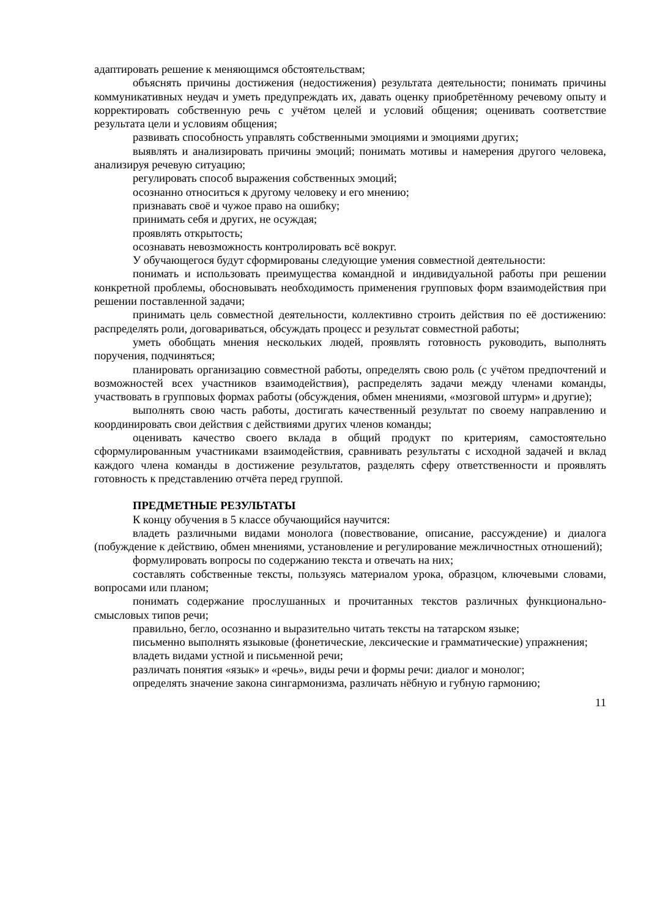адаптировать решение к меняющимся обстоятельствам;
объяснять причины достижения (недостижения) результата деятельности; понимать причины коммуникативных неудач и уметь предупреждать их, давать оценку приобретённому речевому опыту и корректировать собственную речь с учётом целей и условий общения; оценивать соответствие результата цели и условиям общения;
развивать способность управлять собственными эмоциями и эмоциями других;
выявлять и анализировать причины эмоций; понимать мотивы и намерения другого человека, анализируя речевую ситуацию;
регулировать способ выражения собственных эмоций;
осознанно относиться к другому человеку и его мнению;
признавать своё и чужое право на ошибку;
принимать себя и других, не осуждая;
проявлять открытость;
осознавать невозможность контролировать всё вокруг.
У обучающегося будут сформированы следующие умения совместной деятельности:
понимать и использовать преимущества командной и индивидуальной работы при решении конкретной проблемы, обосновывать необходимость применения групповых форм взаимодействия при решении поставленной задачи;
принимать цель совместной деятельности, коллективно строить действия по её достижению: распределять роли, договариваться, обсуждать процесс и результат совместной работы;
уметь обобщать мнения нескольких людей, проявлять готовность руководить, выполнять поручения, подчиняться;
планировать организацию совместной работы, определять свою роль (с учётом предпочтений и возможностей всех участников взаимодействия), распределять задачи между членами команды, участвовать в групповых формах работы (обсуждения, обмен мнениями, «мозговой штурм» и другие);
выполнять свою часть работы, достигать качественный результат по своему направлению и координировать свои действия с действиями других членов команды;
оценивать качество своего вклада в общий продукт по критериям, самостоятельно сформулированным участниками взаимодействия, сравнивать результаты с исходной задачей и вклад каждого члена команды в достижение результатов, разделять сферу ответственности и проявлять готовность к представлению отчёта перед группой.
ПРЕДМЕТНЫЕ РЕЗУЛЬТАТЫ
К концу обучения в 5 классе обучающийся научится:
владеть различными видами монолога (повествование, описание, рассуждение) и диалога (побуждение к действию, обмен мнениями, установление и регулирование межличностных отношений);
формулировать вопросы по содержанию текста и отвечать на них;
составлять собственные тексты, пользуясь материалом урока, образцом, ключевыми словами, вопросами или планом;
понимать содержание прослушанных и прочитанных текстов различных функционально-смысловых типов речи;
правильно, бегло, осознанно и выразительно читать тексты на татарском языке;
письменно выполнять языковые (фонетические, лексические и грамматические) упражнения;
владеть видами устной и письменной речи;
различать понятия «язык» и «речь», виды речи и формы речи: диалог и монолог;
определять значение закона сингармонизма, различать нёбную и губную гармонию;
11